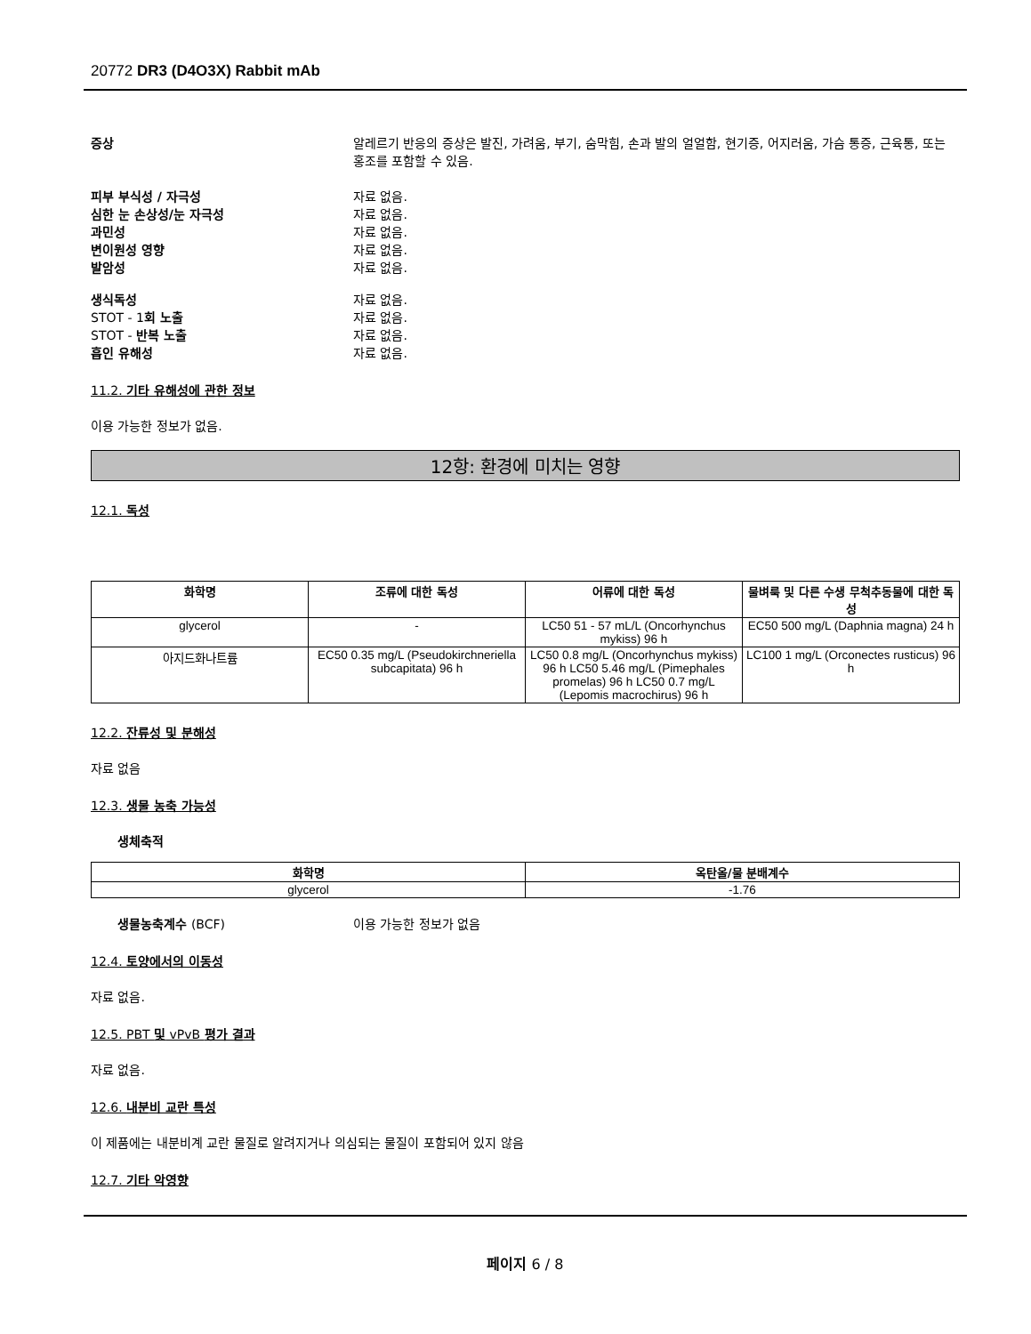20772 DR3 (D4O3X) Rabbit mAb
증상 알레르기 반응의 증상은 발진, 가려움, 부기, 숨막힘, 손과 발의 얼얼함, 현기증, 어지러움, 가슴 통증, 근육통, 또는 홍조를 포함할 수 있음.
피부 부식성 / 자극성 자료 없음.
심한 눈 손상성/눈 자극성 자료 없음.
과민성 자료 없음.
변이원성 영향 자료 없음.
발암성 자료 없음.
생식독성 자료 없음.
STOT - 1회 노출 자료 없음.
STOT - 반복 노출 자료 없음.
흡인 유해성 자료 없음.
11.2. 기타 유해성에 관한 정보
이용 가능한 정보가 없음.
12항: 환경에 미치는 영향
12.1. 독성
| 화학명 | 조류에 대한 독성 | 어류에 대한 독성 | 물벼룩 및 다른 수생 무척추동물에 대한 독성 |
| --- | --- | --- | --- |
| glycerol | - | LC50 51 - 57 mL/L (Oncorhynchus mykiss) 96 h | EC50 500 mg/L (Daphnia magna) 24 h |
| 아지드화나트륨 | EC50 0.35 mg/L (Pseudokirchneriella subcapitata) 96 h | LC50 0.8 mg/L (Oncorhynchus mykiss) 96 h LC50 5.46 mg/L (Pimephales promelas) 96 h LC50 0.7 mg/L (Lepomis macrochirus) 96 h | LC100 1 mg/L (Orconectes rusticus) 96 h |
12.2. 잔류성 및 분해성
자료 없음
12.3. 생물 농축 가능성
생체축적
| 화학명 | 옥탄올/물 분배계수 |
| --- | --- |
| glycerol | -1.76 |
생물농축계수 (BCF) 이용 가능한 정보가 없음
12.4. 토양에서의 이동성
자료 없음.
12.5. PBT 및 vPvB 평가 결과
자료 없음.
12.6. 내분비 교란 특성
이 제품에는 내분비계 교란 물질로 알려지거나 의심되는 물질이 포함되어 있지 않음
12.7. 기타 악영향
페이지 6 / 8